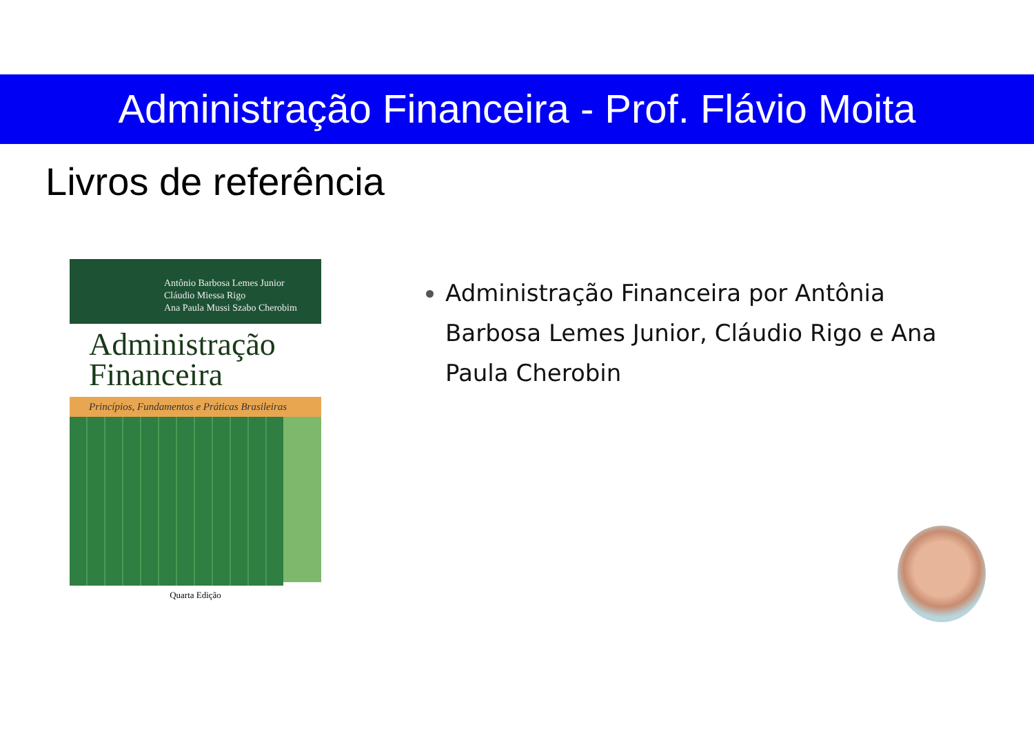Administração Financeira - Prof. Flávio Moita
Livros de referência
Antônio Barbosa Lemes Junior
Cláudio Miessa Rigo
Ana Paula Mussi Szabo Cherobim
Administração
Financeira
Princípios, Fundamentos e Práticas Brasileiras
Quarta Edição
Administração Financeira por Antônia Barbosa Lemes Junior, Cláudio Rigo e Ana Paula Cherobin